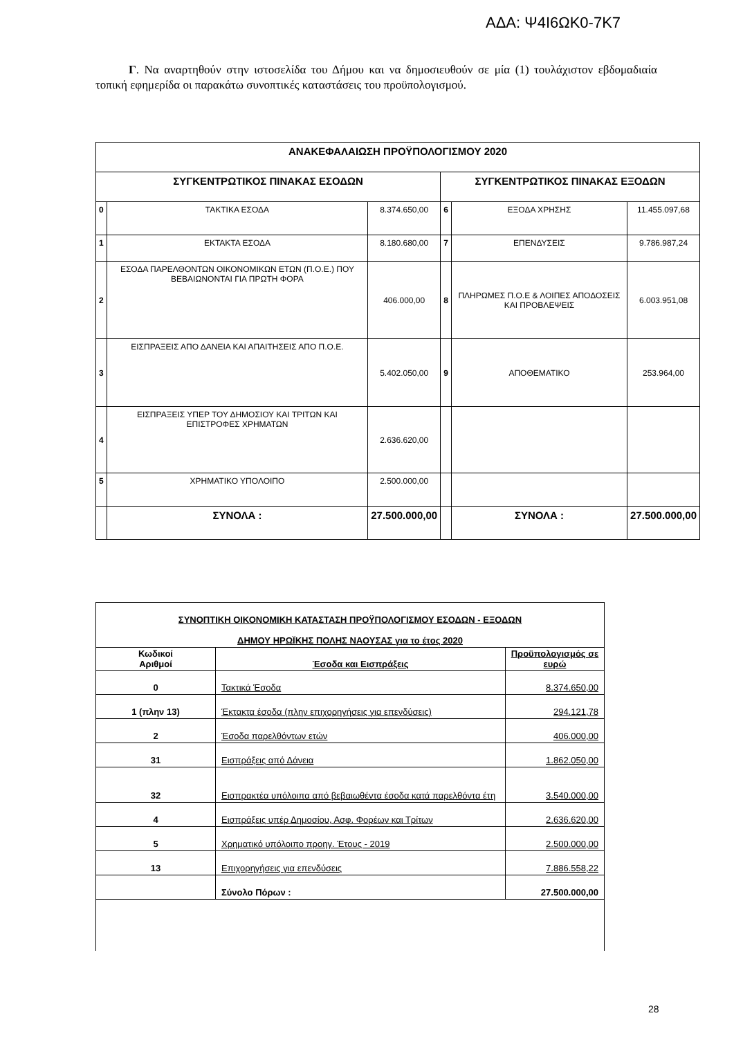ΑΔΑ: Ψ4Ι6ΩΚ0-7Κ7
Γ. Να αναρτηθούν στην ιστοσελίδα του Δήμου και να δημοσιευθούν σε μία (1) τουλάχιστον εβδομαδιαία τοπική εφημερίδα οι παρακάτω συνοπτικές καταστάσεις του προϋπολογισμού.
| ΑΝΑΚΕΦΑΛΑΙΩΣΗ ΠΡΟΫΠΟΛΟΓΙΣΜΟΥ 2020 | | | | | |
| ΣΥΓΚΕΝΤΡΩΤΙΚΟΣ ΠΙΝΑΚΑΣ ΕΣΟΔΩΝ | | | ΣΥΓΚΕΝΤΡΩΤΙΚΟΣ ΠΙΝΑΚΑΣ ΕΞΟΔΩΝ | | |
| 0 | ΤΑΚΤΙΚΑ ΕΣΟΔΑ | 8.374.650,00 | 6 | ΕΞΟΔΑ ΧΡΗΣΗΣ | 11.455.097,68 |
| 1 | ΕΚΤΑΚΤΑ ΕΣΟΔΑ | 8.180.680,00 | 7 | ΕΠΕΝΔΥΣΕΙΣ | 9.786.987,24 |
| 2 | ΕΣΟΔΑ ΠΑΡΕΛΘΟΝΤΩΝ ΟΙΚΟΝΟΜΙΚΩΝ ΕΤΩΝ (Π.Ο.Ε.) ΠΟΥ ΒΕΒΑΙΩΝΟΝΤΑΙ ΓΙΑ ΠΡΩΤΗ ΦΟΡΑ | 406.000,00 | 8 | ΠΛΗΡΩΜΕΣ Π.Ο.Ε & ΛΟΙΠΕΣ ΑΠΟΔΟΣΕΙΣ ΚΑΙ ΠΡΟΒΛΕΨΕΙΣ | 6.003.951,08 |
| 3 | ΕΙΣΠΡΑΞΕΙΣ ΑΠΟ ΔΑΝΕΙΑ ΚΑΙ ΑΠΑΙΤΗΣΕΙΣ ΑΠΟ Π.Ο.Ε. | 5.402.050,00 | 9 | ΑΠΟΘΕΜΑΤΙΚΟ | 253.964,00 |
| 4 | ΕΙΣΠΡΑΞΕΙΣ ΥΠΕΡ ΤΟΥ ΔΗΜΟΣΙΟΥ ΚΑΙ ΤΡΙΤΩΝ ΚΑΙ ΕΠΙΣΤΡΟΦΕΣ ΧΡΗΜΑΤΩΝ | 2.636.620,00 | | | |
| 5 | ΧΡΗΜΑΤΙΚΟ ΥΠΟΛΟΙΠΟ | 2.500.000,00 | | | |
| | ΣΥΝΟΛΑ : | 27.500.000,00 | | ΣΥΝΟΛΑ : | 27.500.000,00 |
| ΣΥΝΟΠΤΙΚΗ ΟΙΚΟΝΟΜΙΚΗ ΚΑΤΑΣΤΑΣΗ ΠΡΟΫΠΟΛΟΓΙΣΜΟΥ ΕΣΟΔΩΝ - ΕΞΟΔΩΝ ΔΗΜΟΥ ΗΡΩΪΚΗΣ ΠΟΛΗΣ ΝΑΟΥΣΑΣ για το έτος 2020 | | |
| Κωδικοί Αριθμοί | Έσοδα και Εισπράξεις | Προϋπολογισμός σε ευρώ |
| 0 | Τακτικά Έσοδα | 8.374.650,00 |
| 1 (πλην 13) | Έκτακτα έσοδα (πλην επιχορηγήσεις για επενδύσεις) | 294.121,78 |
| 2 | Έσοδα παρελθόντων ετών | 406.000,00 |
| 31 | Εισπράξεις από Δάνεια | 1.862.050,00 |
| 32 | Εισπρακτέα υπόλοιπα από βεβαιωθέντα έσοδα κατά παρελθόντα έτη | 3.540.000,00 |
| 4 | Εισπράξεις υπέρ Δημοσίου, Ασφ. Φορέων και Τρίτων | 2.636.620,00 |
| 5 | Χρηματικό υπόλοιπο προηγ. Έτους - 2019 | 2.500.000,00 |
| 13 | Επιχορηγήσεις για επενδύσεις | 7.886.558,22 |
| | Σύνολο Πόρων : | 27.500.000,00 |
28